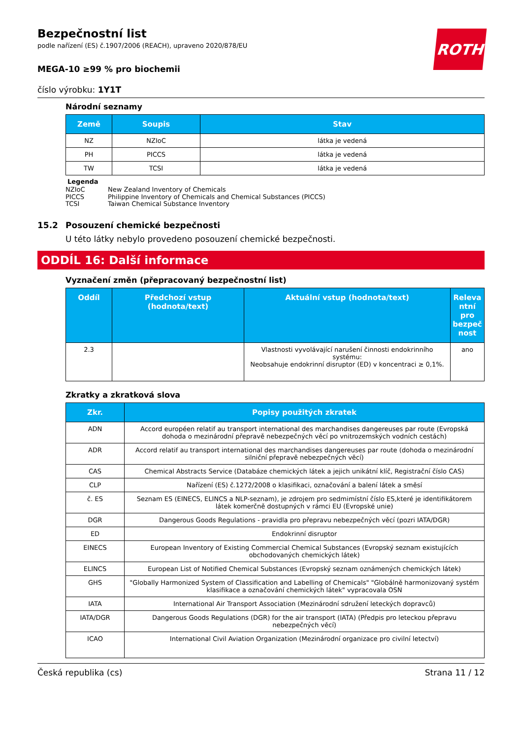ROTH
Bezpečnostní list
podle nařízení (ES) č.1907/2006 (REACH), upraveno 2020/878/EU
MEGA-10 ≥99 % pro biochemii
číslo výrobku: 1Y1T
Národní seznamy
| Země | Soupis | Stav |
| --- | --- | --- |
| NZ | NZIoC | látka je vedená |
| PH | PICCS | látka je vedená |
| TW | TCSI | látka je vedená |
Legenda
NZIoC New Zealand Inventory of Chemicals
PICCS Philippine Inventory of Chemicals and Chemical Substances (PICCS)
TCSI Taiwan Chemical Substance Inventory
15.2 Posouzení chemické bezpečnosti
U této látky nebylo provedeno posouzení chemické bezpečnosti.
ODDÍL 16: Další informace
Vyznačení změn (přepracovaný bezpečnostní list)
| Oddíl | Předchozí vstup (hodnota/text) | Aktuální vstup (hodnota/text) | Releva ntní pro bezpeč nost |
| --- | --- | --- | --- |
| 2.3 | | Vlastnosti vyvolávající narušení činnosti endokrinního systému: Neobsahuje endokrinní disruptor (ED) v koncentraci ≥ 0,1%. | ano |
Zkratky a zkratková slova
| Zkr. | Popisy použitých zkratek |
| --- | --- |
| ADN | Accord européen relatif au transport international des marchandises dangereuses par route (Evropská dohoda o mezinárodní přepravě nebezpečných věcí po vnitrozemských vodních cestách) |
| ADR | Accord relatif au transport international des marchandises dangereuses par route (dohoda o mezinárodní silniční přepravě nebezpečných věcí) |
| CAS | Chemical Abstracts Service (Databáze chemických látek a jejich unikátní klíč, Registrační číslo CAS) |
| CLP | Nařízení (ES) č.1272/2008 o klasifikaci, označování a balení látek a směsí |
| č. ES | Seznam ES (EINECS, ELINCS a NLP-seznam), je zdrojem pro sedmimístní číslo ES,které je identifikátorem látek komerčně dostupných v rámci EU (Evropské unie) |
| DGR | Dangerous Goods Regulations - pravidla pro přepravu nebezpečných věcí (pozri IATA/DGR) |
| ED | Endokrinní disruptor |
| EINECS | European Inventory of Existing Commercial Chemical Substances (Evropský seznam existujících obchodovaných chemických látek) |
| ELINCS | European List of Notified Chemical Substances (Evropský seznam oznámených chemických látek) |
| GHS | "Globally Harmonized System of Classification and Labelling of Chemicals" "Globálně harmonizovaný systém klasifikace a označování chemických látek" vypracovala OSN |
| IATA | International Air Transport Association (Mezinárodní sdružení leteckých dopravců) |
| IATA/DGR | Dangerous Goods Regulations (DGR) for the air transport (IATA) (Předpis pro leteckou přepravu nebezpečných věcí) |
| ICAO | International Civil Aviation Organization (Mezinárodní organizace pro civilní letectví) |
Česká republika (cs) Strana 11 / 12